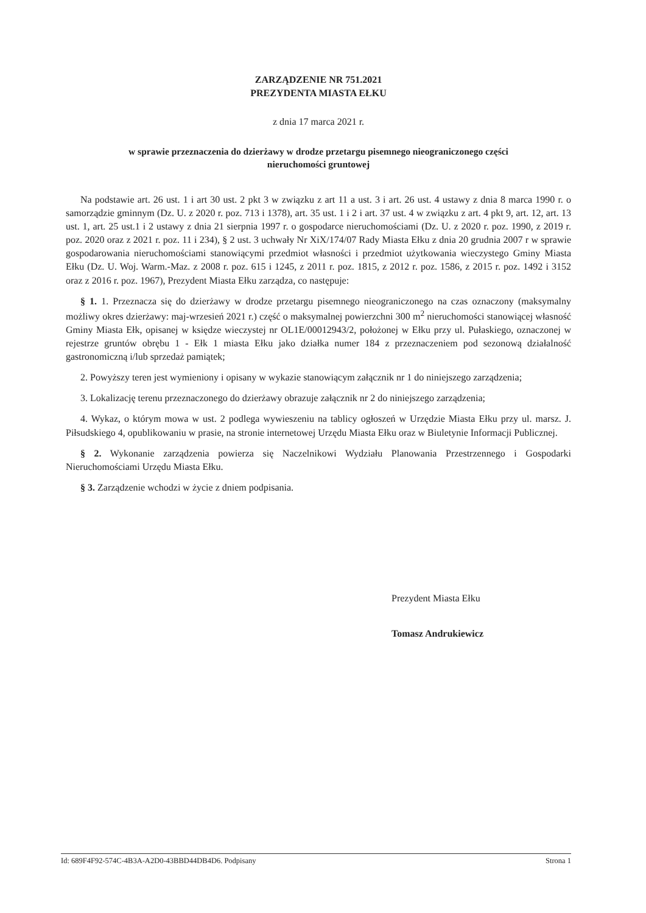ZARZĄDZENIE NR 751.2021
PREZYDENTA MIASTA EŁKU
z dnia 17 marca 2021 r.
w sprawie przeznaczenia do dzierżawy w drodze przetargu pisemnego nieograniczonego części
nieruchomości gruntowej
Na podstawie art. 26 ust. 1 i art 30 ust. 2 pkt 3 w związku z art 11 a ust. 3 i art. 26 ust. 4 ustawy z dnia 8 marca 1990 r. o samorządzie gminnym (Dz. U. z 2020 r. poz. 713 i 1378), art. 35 ust. 1 i 2 i art. 37 ust. 4 w związku z art. 4 pkt 9, art. 12, art. 13 ust. 1, art. 25 ust.1 i 2 ustawy z dnia 21 sierpnia 1997 r. o gospodarce nieruchomościami (Dz. U. z 2020 r. poz. 1990, z 2019 r. poz. 2020 oraz z 2021 r. poz. 11 i 234), § 2 ust. 3 uchwały Nr XiX/174/07 Rady Miasta Ełku z dnia 20 grudnia 2007 r w sprawie gospodarowania nieruchomościami stanowiącymi przedmiot własności i przedmiot użytkowania wieczystego Gminy Miasta Ełku (Dz. U. Woj. Warm.-Maz. z 2008 r. poz. 615 i 1245, z 2011 r. poz. 1815, z 2012 r. poz. 1586, z 2015 r. poz. 1492 i 3152 oraz z 2016 r. poz. 1967), Prezydent Miasta Ełku zarządza, co następuje:
§ 1. 1. Przeznacza się do dzierżawy w drodze przetargu pisemnego nieograniczonego na czas oznaczony (maksymalny możliwy okres dzierżawy: maj-wrzesień 2021 r.) część o maksymalnej powierzchni 300 m<sup>2</sup> nieruchomości stanowiącej własność Gminy Miasta Ełk, opisanej w księdze wieczystej nr OL1E/00012943/2, położonej w Ełku przy ul. Pułaskiego, oznaczonej w rejestrze gruntów obrębu 1 - Ełk 1 miasta Ełku jako działka numer 184 z przeznaczeniem pod sezonową działalność gastronomiczną i/lub sprzedaż pamiątek;
2. Powyższy teren jest wymieniony i opisany w wykazie stanowiącym załącznik nr 1 do niniejszego zarządzenia;
3. Lokalizację terenu przeznaczonego do dzierżawy obrazuje załącznik nr 2 do niniejszego zarządzenia;
4. Wykaz, o którym mowa w ust. 2 podlega wywieszeniu na tablicy ogłoszeń w Urzędzie Miasta Ełku przy ul. marsz. J. Piłsudskiego 4, opublikowaniu w prasie, na stronie internetowej Urzędu Miasta Ełku oraz w Biuletynie Informacji Publicznej.
§ 2. Wykonanie zarządzenia powierza się Naczelnikowi Wydziału Planowania Przestrzennego i Gospodarki Nieruchomościami Urzędu Miasta Ełku.
§ 3. Zarządzenie wchodzi w życie z dniem podpisania.
Prezydent Miasta Ełku
Tomasz Andrukiewicz
Id: 689F4F92-574C-4B3A-A2D0-43BBD44DB4D6. Podpisany Strona 1